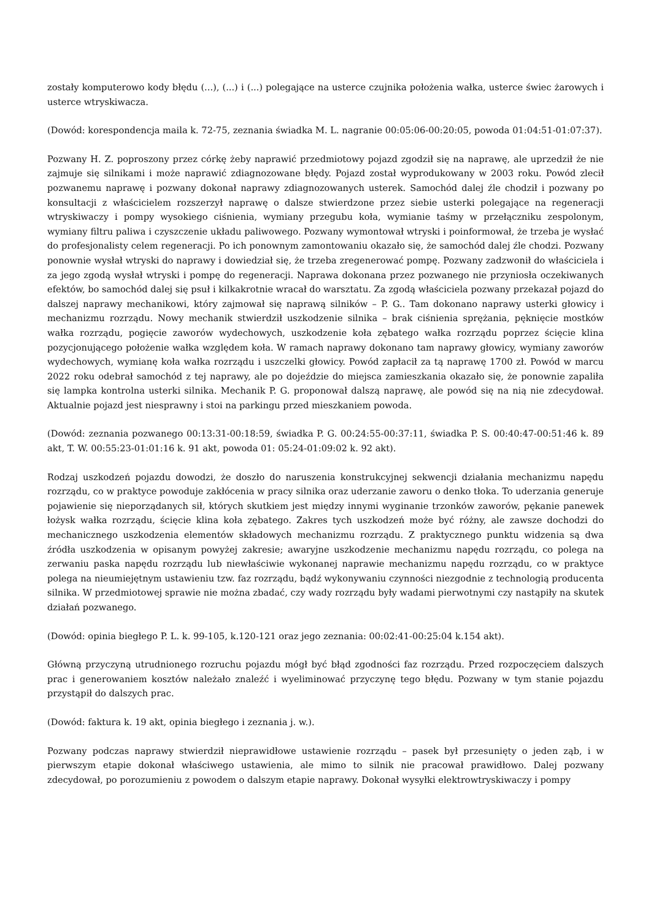zostały komputerowo kody błędu (...), (...) i (...) polegające na usterce czujnika położenia wałka, usterce świec żarowych i usterce wtryskiwacza.
(Dowód: korespondencja maila k. 72-75, zeznania świadka M. L. nagranie 00:05:06-00:20:05, powoda 01:04:51-01:07:37).
Pozwany H. Z. poproszony przez córkę żeby naprawić przedmiotowy pojazd zgodził się na naprawę, ale uprzedził że nie zajmuje się silnikami i może naprawić zdiagnozowane błędy. Pojazd został wyprodukowany w 2003 roku. Powód zlecił pozwanemu naprawę i pozwany dokonał naprawy zdiagnozowanych usterek. Samochód dalej źle chodził i pozwany po konsultacji z właścicielem rozszerzył naprawę o dalsze stwierdzone przez siebie usterki polegające na regeneracji wtryskiwaczy i pompy wysokiego ciśnienia, wymiany przegubu koła, wymianie taśmy w przełączniku zespolonym, wymiany filtru paliwa i czyszczenie układu paliwowego. Pozwany wymontował wtryski i poinformował, że trzeba je wysłać do profesjonalisty celem regeneracji. Po ich ponownym zamontowaniu okazało się, że samochód dalej źle chodzi. Pozwany ponownie wysłał wtryski do naprawy i dowiedział się, że trzeba zregenerować pompę. Pozwany zadzwonił do właściciela i za jego zgodą wysłał wtryski i pompę do regeneracji. Naprawa dokonana przez pozwanego nie przyniosła oczekiwanych efektów, bo samochód dalej się psuł i kilkakrotnie wracał do warsztatu. Za zgodą właściciela pozwany przekazał pojazd do dalszej naprawy mechanikowi, który zajmował się naprawą silników – P. G.. Tam dokonano naprawy usterki głowicy i mechanizmu rozrządu. Nowy mechanik stwierdził uszkodzenie silnika – brak ciśnienia sprężania, pęknięcie mostków wałka rozrządu, pogięcie zaworów wydechowych, uszkodzenie koła zębatego wałka rozrządu poprzez ścięcie klina pozycjonującego położenie wałka względem koła. W ramach naprawy dokonano tam naprawy głowicy, wymiany zaworów wydechowych, wymianę koła wałka rozrządu i uszczelki głowicy. Powód zapłacił za tą naprawę 1700 zł. Powód w marcu 2022 roku odebrał samochód z tej naprawy, ale po dojeździe do miejsca zamieszkania okazało się, że ponownie zapaliła się lampka kontrolna usterki silnika. Mechanik P. G. proponował dalszą naprawę, ale powód się na nią nie zdecydował. Aktualnie pojazd jest niesprawny i stoi na parkingu przed mieszkaniem powoda.
(Dowód: zeznania pozwanego 00:13:31-00:18:59, świadka P. G. 00:24:55-00:37:11, świadka P. S. 00:40:47-00:51:46 k. 89 akt, T. W. 00:55:23-01:01:16 k. 91 akt, powoda 01: 05:24-01:09:02 k. 92 akt).
Rodzaj uszkodzeń pojazdu dowodzi, że doszło do naruszenia konstrukcyjnej sekwencji działania mechanizmu napędu rozrządu, co w praktyce powoduje zakłócenia w pracy silnika oraz uderzanie zaworu o denko tłoka. To uderzania generuje pojawienie się nieporządanych sił, których skutkiem jest między innymi wyginanie trzonków zaworów, pękanie panewek łożysk wałka rozrządu, ścięcie klina koła zębatego. Zakres tych uszkodzeń może być różny, ale zawsze dochodzi do mechanicznego uszkodzenia elementów składowych mechanizmu rozrządu. Z praktycznego punktu widzenia są dwa źródła uszkodzenia w opisanym powyżej zakresie; awaryjne uszkodzenie mechanizmu napędu rozrządu, co polega na zerwaniu paska napędu rozrządu lub niewłaściwie wykonanej naprawie mechanizmu napędu rozrządu, co w praktyce polega na nieumiejętnym ustawieniu tzw. faz rozrządu, bądź wykonywaniu czynności niezgodnie z technologią producenta silnika. W przedmiotowej sprawie nie można zbadać, czy wady rozrządu były wadami pierwotnymi czy nastąpiły na skutek działań pozwanego.
(Dowód: opinia biegłego P. L. k. 99-105, k.120-121 oraz jego zeznania: 00:02:41-00:25:04 k.154 akt).
Główną przyczyną utrudnionego rozruchu pojazdu mógł być błąd zgodności faz rozrządu. Przed rozpoczęciem dalszych prac i generowaniem kosztów należało znaleźć i wyeliminować przyczynę tego błędu. Pozwany w tym stanie pojazdu przystąpił do dalszych prac.
(Dowód: faktura k. 19 akt, opinia biegłego i zeznania j. w.).
Pozwany podczas naprawy stwierdził nieprawidłowe ustawienie rozrządu – pasek był przesunięty o jeden ząb, i w pierwszym etapie dokonał właściwego ustawienia, ale mimo to silnik nie pracował prawidłowo. Dalej pozwany zdecydował, po porozumieniu z powodem o dalszym etapie naprawy. Dokonał wysyłki elektrowtryskiwaczy i pompy